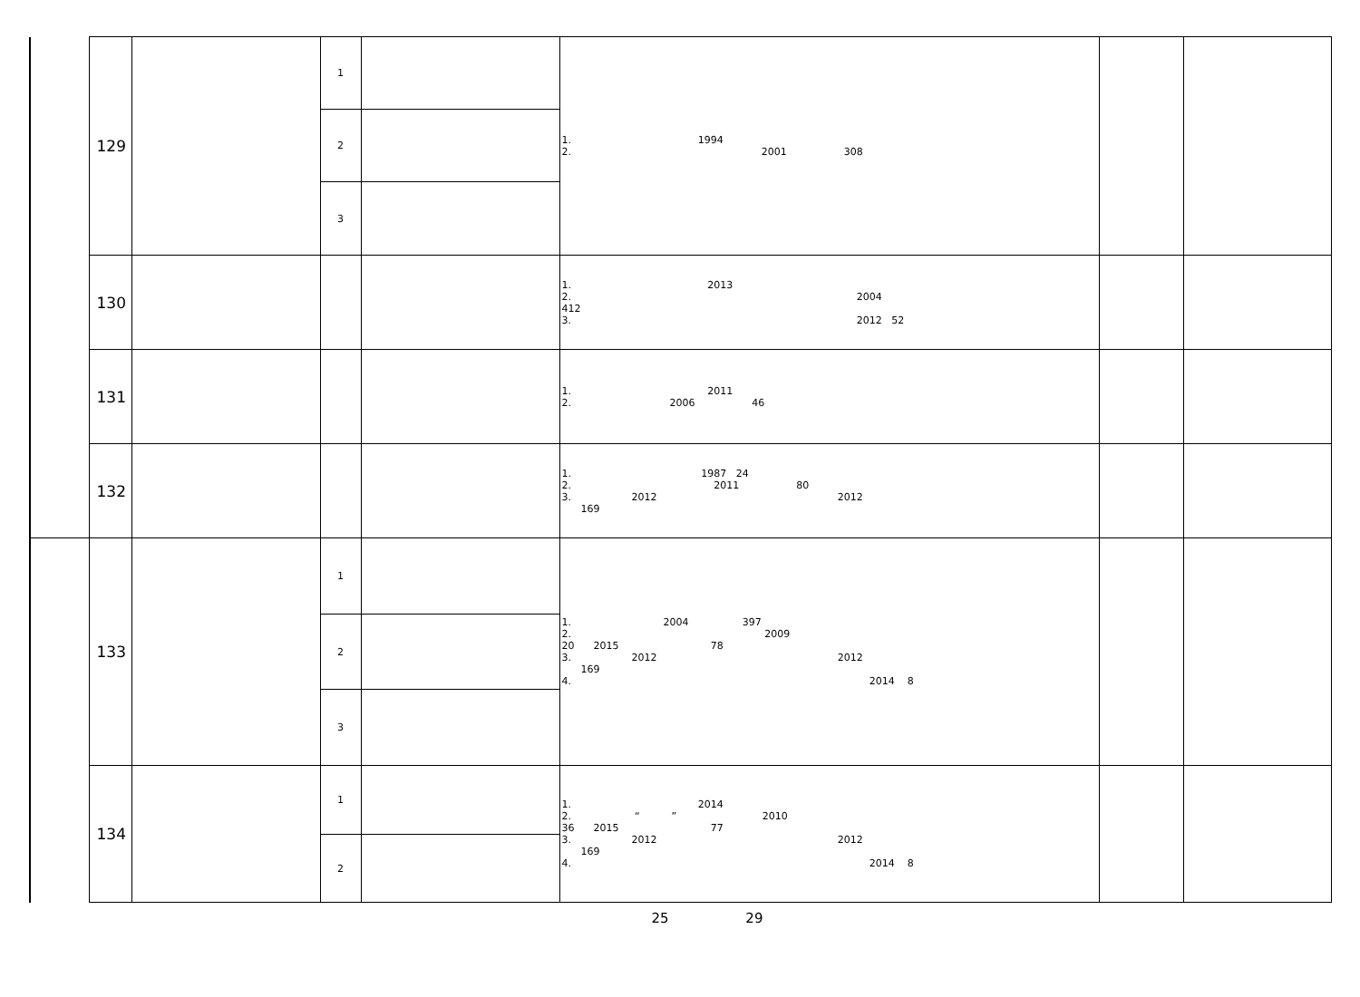| | 129 | | 1 | | 1. 1994 2. 2001 308 | | |
| | | | 2 | | | | |
| | | | 3 | | | | |
| | 130 | | | | 1. 2013 2. 2004 412 3. 2012 52 | | |
| | 131 | | | | 1. 2011 2. 2006 46 | | |
| | 132 | | | | 1. 1987 24 2. 2011 80 3. 2012 2012 169 | | |
| | 133 | | 1 | | 1. 2004 397 2. 2009 20 2015 78 3. 2012 2012 169 4. 2014 8 | | |
| | | | 2 | | | | |
| | | | 3 | | | | |
| | 134 | | 1 | | 1. 2014 2. “ ” 2010 36 2015 77 3. 2012 2012 169 4. 2014 8 | | |
| | | | 2 | | | | |
25 29